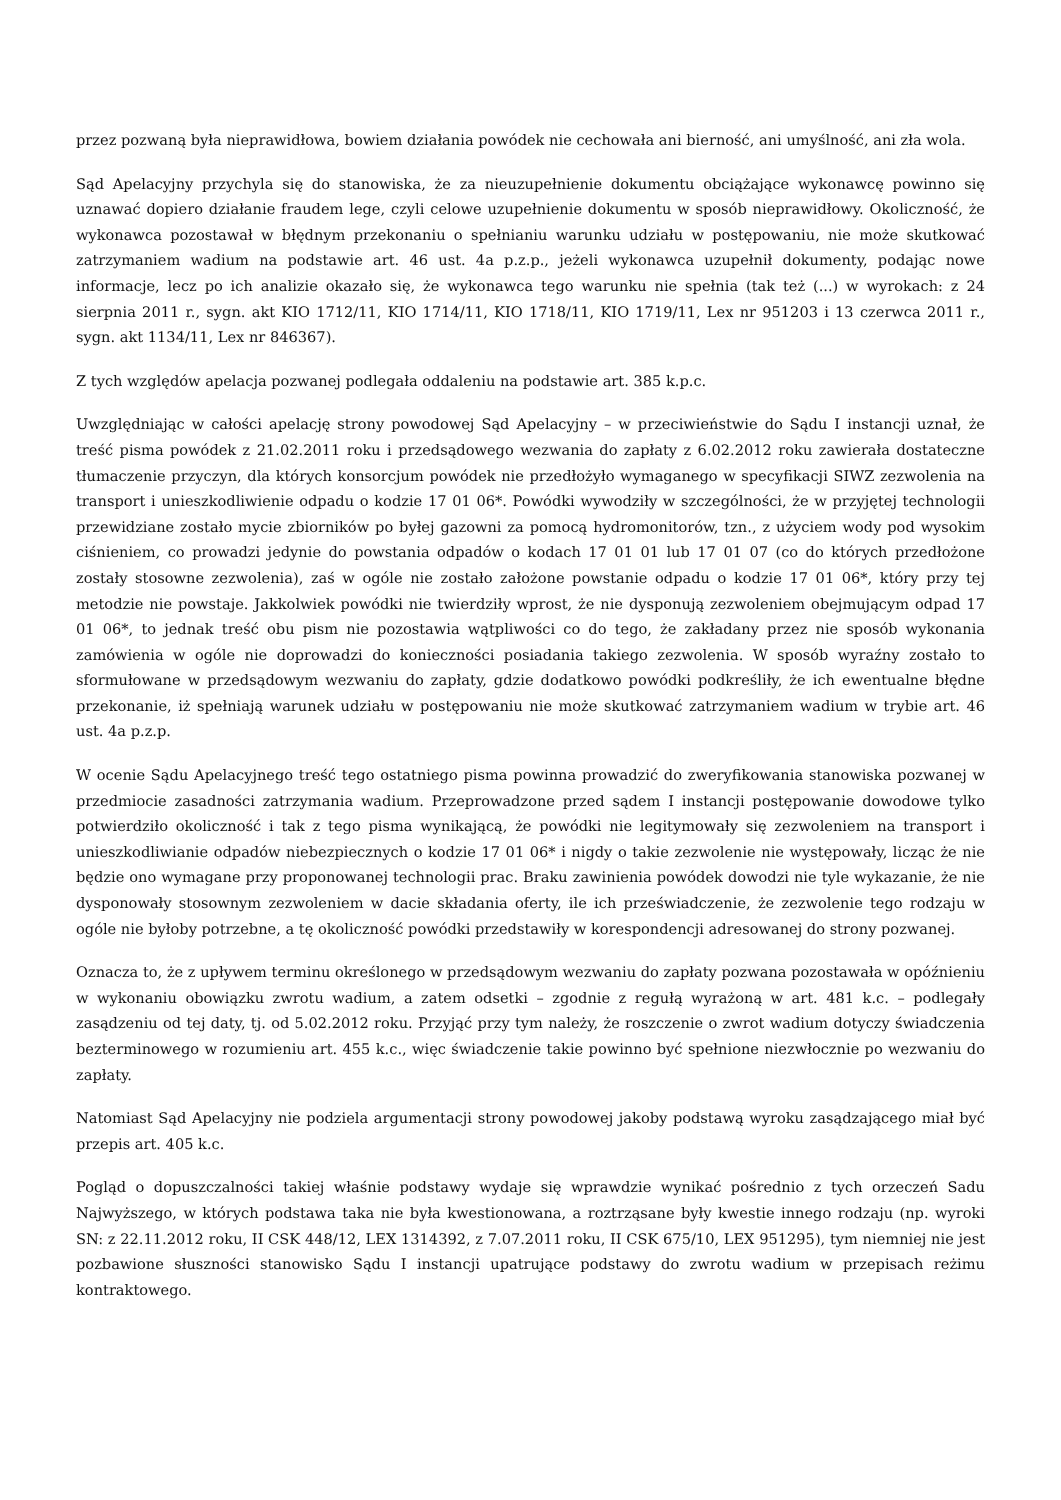przez pozwaną była nieprawidłowa, bowiem działania powódek nie cechowała ani bierność, ani umyślność, ani zła wola.
Sąd Apelacyjny przychyla się do stanowiska, że za nieuzupełnienie dokumentu obciążające wykonawcę powinno się uznawać dopiero działanie fraudem lege, czyli celowe uzupełnienie dokumentu w sposób nieprawidłowy. Okoliczność, że wykonawca pozostawał w błędnym przekonaniu o spełnianiu warunku udziału w postępowaniu, nie może skutkować zatrzymaniem wadium na podstawie art. 46 ust. 4a p.z.p., jeżeli wykonawca uzupełnił dokumenty, podając nowe informacje, lecz po ich analizie okazało się, że wykonawca tego warunku nie spełnia (tak też (...) w wyrokach: z 24 sierpnia 2011 r., sygn. akt KIO 1712/11, KIO 1714/11, KIO 1718/11, KIO 1719/11, Lex nr 951203 i 13 czerwca 2011 r., sygn. akt 1134/11, Lex nr 846367).
Z tych względów apelacja pozwanej podlegała oddaleniu na podstawie art. 385 k.p.c.
Uwzględniając w całości apelację strony powodowej Sąd Apelacyjny – w przeciwieństwie do Sądu I instancji uznał, że treść pisma powódek z 21.02.2011 roku i przedsądowego wezwania do zapłaty z 6.02.2012 roku zawierała dostateczne tłumaczenie przyczyn, dla których konsorcjum powódek nie przedłożyło wymaganego w specyfikacji SIWZ zezwolenia na transport i unieszkodliwienie odpadu o kodzie 17 01 06*. Powódki wywodziły w szczególności, że w przyjętej technologii przewidziane zostało mycie zbiorników po byłej gazowni za pomocą hydromonitorów, tzn., z użyciem wody pod wysokim ciśnieniem, co prowadzi jedynie do powstania odpadów o kodach 17 01 01 lub 17 01 07 (co do których przedłożone zostały stosowne zezwolenia), zaś w ogóle nie zostało założone powstanie odpadu o kodzie 17 01 06*, który przy tej metodzie nie powstaje. Jakkolwiek powódki nie twierdziły wprost, że nie dysponują zezwoleniem obejmującym odpad 17 01 06*, to jednak treść obu pism nie pozostawia wątpliwości co do tego, że zakładany przez nie sposób wykonania zamówienia w ogóle nie doprowadzi do konieczności posiadania takiego zezwolenia. W sposób wyraźny zostało to sformułowane w przedsądowym wezwaniu do zapłaty, gdzie dodatkowo powódki podkreśliły, że ich ewentualne błędne przekonanie, iż spełniają warunek udziału w postępowaniu nie może skutkować zatrzymaniem wadium w trybie art. 46 ust. 4a p.z.p.
W ocenie Sądu Apelacyjnego treść tego ostatniego pisma powinna prowadzić do zweryfikowania stanowiska pozwanej w przedmiocie zasadności zatrzymania wadium. Przeprowadzone przed sądem I instancji postępowanie dowodowe tylko potwierdziło okoliczność i tak z tego pisma wynikającą, że powódki nie legitymowały się zezwoleniem na transport i unieszkodliwianie odpadów niebezpiecznych o kodzie 17 01 06* i nigdy o takie zezwolenie nie występowały, licząc że nie będzie ono wymagane przy proponowanej technologii prac. Braku zawinienia powódek dowodzi nie tyle wykazanie, że nie dysponowały stosownym zezwoleniem w dacie składania oferty, ile ich przeświadczenie, że zezwolenie tego rodzaju w ogóle nie byłoby potrzebne, a tę okoliczność powódki przedstawiły w korespondencji adresowanej do strony pozwanej.
Oznacza to, że z upływem terminu określonego w przedsądowym wezwaniu do zapłaty pozwana pozostawała w opóźnieniu w wykonaniu obowiązku zwrotu wadium, a zatem odsetki – zgodnie z regułą wyrażoną w art. 481 k.c. – podlegały zasądzeniu od tej daty, tj. od 5.02.2012 roku. Przyjąć przy tym należy, że roszczenie o zwrot wadium dotyczy świadczenia bezterminowego w rozumieniu art. 455 k.c., więc świadczenie takie powinno być spełnione niezwłocznie po wezwaniu do zapłaty.
Natomiast Sąd Apelacyjny nie podziela argumentacji strony powodowej jakoby podstawą wyroku zasądzającego miał być przepis art. 405 k.c.
Pogląd o dopuszczalności takiej właśnie podstawy wydaje się wprawdzie wynikać pośrednio z tych orzeczeń Sadu Najwyższego, w których podstawa taka nie była kwestionowana, a roztrząsane były kwestie innego rodzaju (np. wyroki SN: z 22.11.2012 roku, II CSK 448/12, LEX 1314392, z 7.07.2011 roku, II CSK 675/10, LEX 951295), tym niemniej nie jest pozbawione słuszności stanowisko Sądu I instancji upatrujące podstawy do zwrotu wadium w przepisach reżimu kontraktowego.